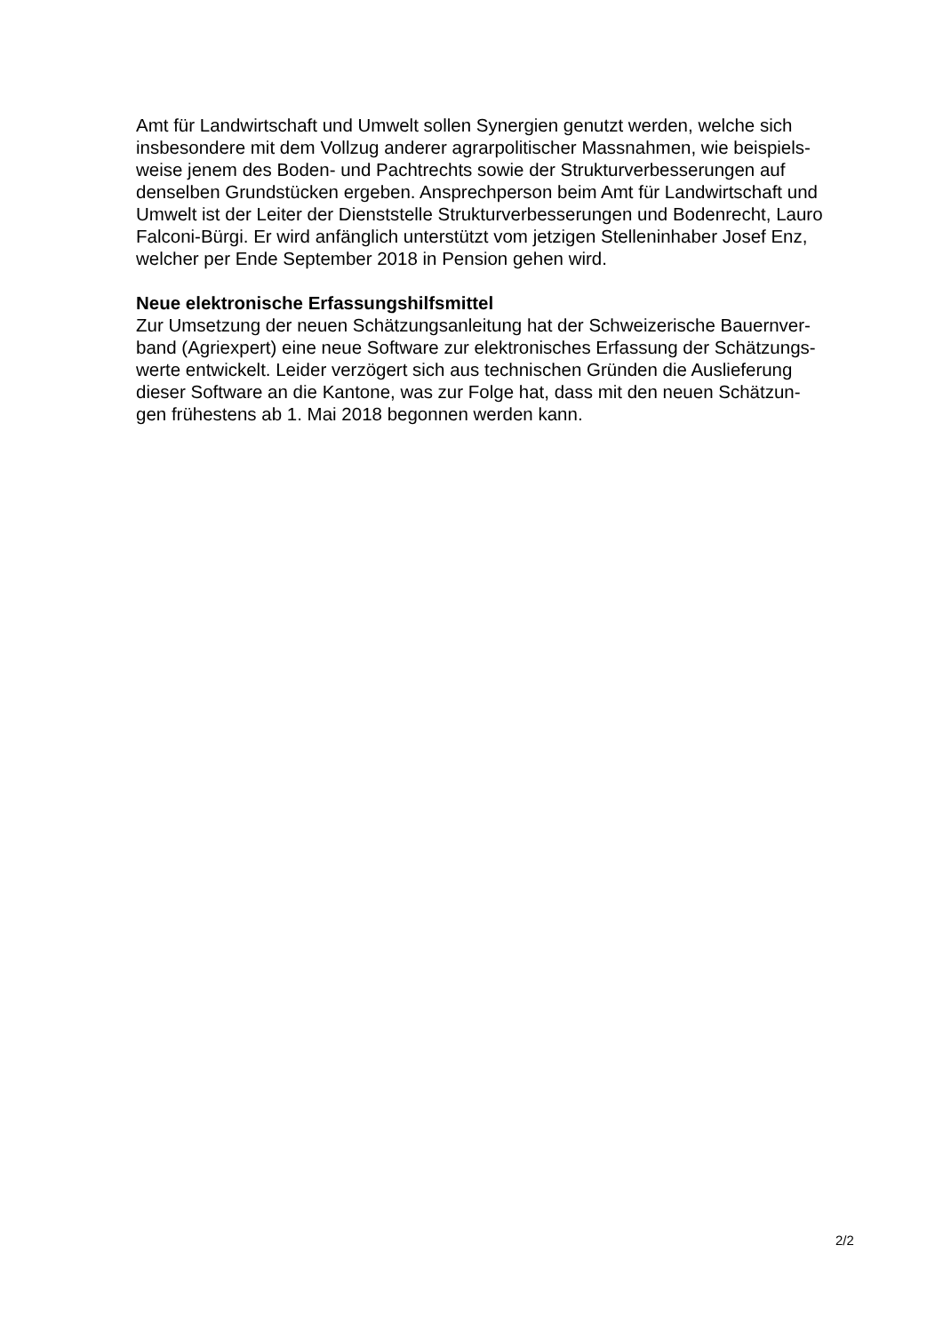Amt für Landwirtschaft und Umwelt sollen Synergien genutzt werden, welche sich
insbesondere mit dem Vollzug anderer agrarpolitischer Massnahmen, wie beispiels-
weise jenem des Boden- und Pachtrechts sowie der Strukturverbesserungen auf
denselben Grundstücken ergeben. Ansprechperson beim Amt für Landwirtschaft und
Umwelt ist der Leiter der Dienststelle Strukturverbesserungen und Bodenrecht, Lauro
Falconi-Bürgi. Er wird anfänglich unterstützt vom jetzigen Stelleninhaber Josef Enz,
welcher per Ende September 2018 in Pension gehen wird.
Neue elektronische Erfassungshilfsmittel
Zur Umsetzung der neuen Schätzungsanleitung hat der Schweizerische Bauernver-
band (Agriexpert) eine neue Software zur elektronisches Erfassung der Schätzungs-
werte entwickelt. Leider verzögert sich aus technischen Gründen die Auslieferung
dieser Software an die Kantone, was zur Folge hat, dass mit den neuen Schätzun-
gen frühestens ab 1. Mai 2018 begonnen werden kann.
2/2